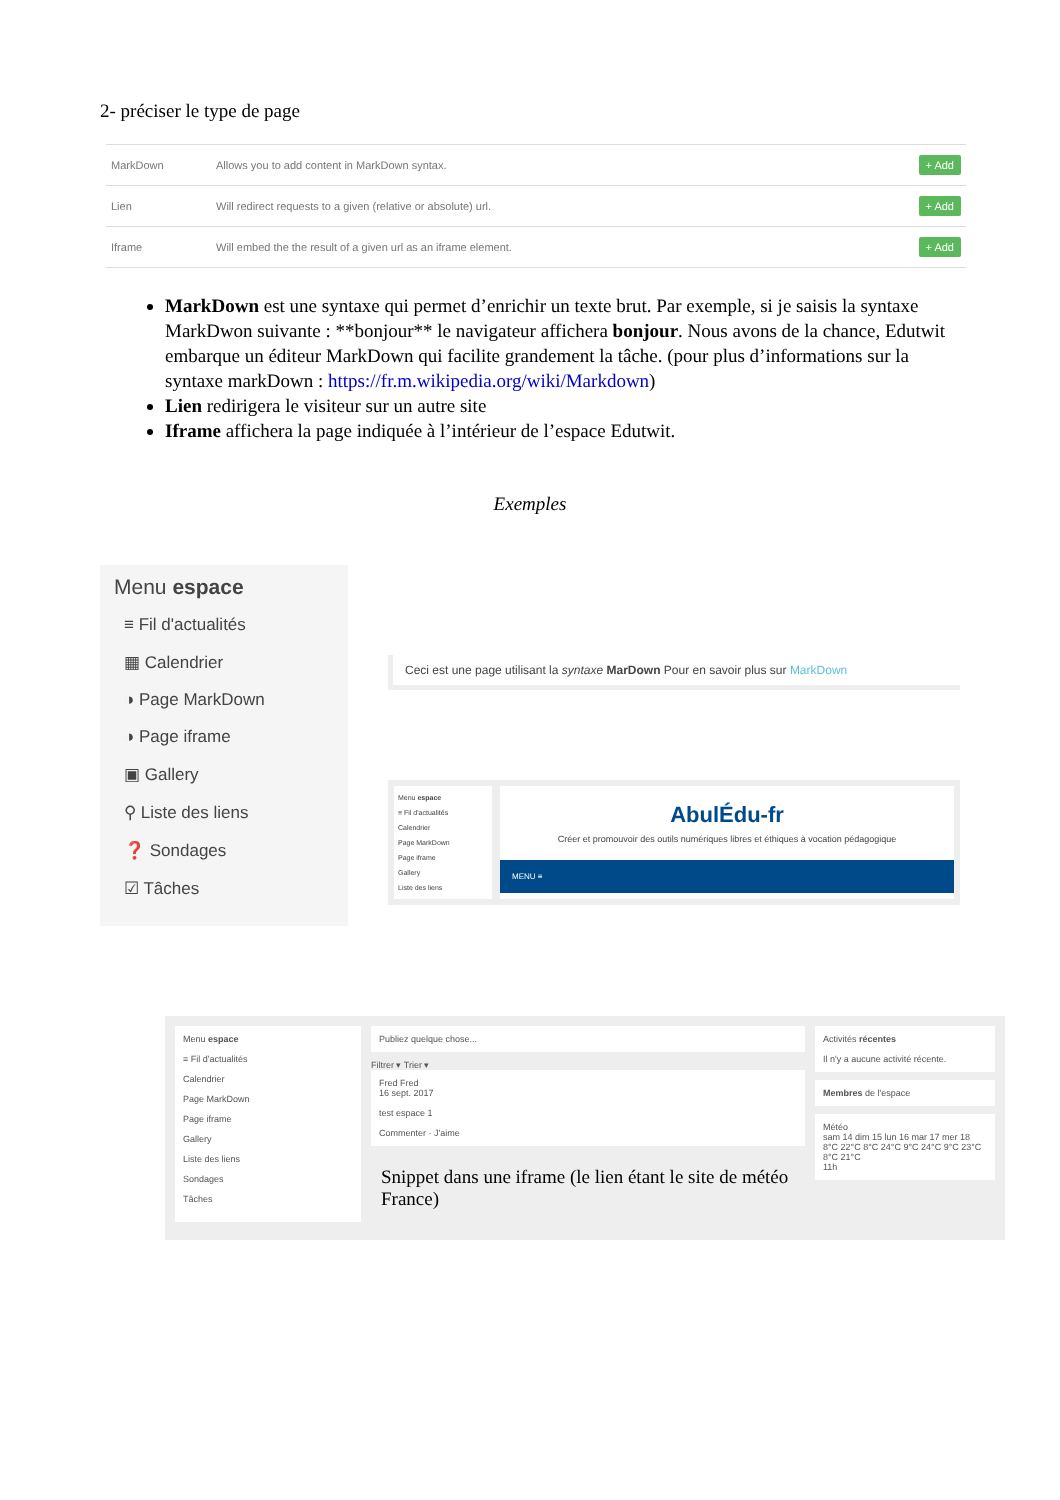2- préciser le type de page
| MarkDown | Allows you to add content in MarkDown syntax. | + Add |
| Lien | Will redirect requests to a given (relative or absolute) url. | + Add |
| Iframe | Will embed the the result of a given url as an iframe element. | + Add |
MarkDown est une syntaxe qui permet d’enrichir un texte brut. Par exemple, si je saisis la syntaxe MarkDwon suivante : **bonjour** le navigateur affichera bonjour. Nous avons de la chance, Edutwit embarque un éditeur MarkDown qui facilite grandement la tâche. (pour plus d’informations sur la syntaxe markDown : https://fr.m.wikipedia.org/wiki/Markdown)
Lien redirigera le visiteur sur un autre site
Iframe affichera la page indiquée à l’intérieur de l’espace Edutwit.
Exemples
Menu espace
≡ Fil d'actualités
▦ Calendrier
◑ Page MarkDown
◑ Page iframe
▣ Gallery
⚲ Liste des liens
❓ Sondages
☑ Tâches
Ceci est une page utilisant la syntaxe MarDown Pour en savoir plus sur MarkDown
Menu espace
≡ Fil d'actualités
Calendrier
Page MarkDown
Page iframe
Gallery
Liste des liens
AbulÉdu-fr
Créer et promouvoir des outils numériques libres et éthiques à vocation pédagogique
MENU ≡
Menu espace
≡ Fil d'actualités
Calendrier
Page MarkDown
Page iframe
Gallery
Liste des liens
Sondages
Tâches
Publiez quelque chose...
Filtrer ▾ Trier ▾
Fred Fred
16 sept. 2017
test espace 1
Commenter · J'aime
Snippet dans une iframe (le lien étant le site de météo France)
Activités récentes
Il n'y a aucune activité récente.
Membres de l'espace
Météo
sam 14 dim 15 lun 16 mar 17 mer 18
8°C 22°C 8°C 24°C 9°C 24°C 9°C 23°C 8°C 21°C
11h